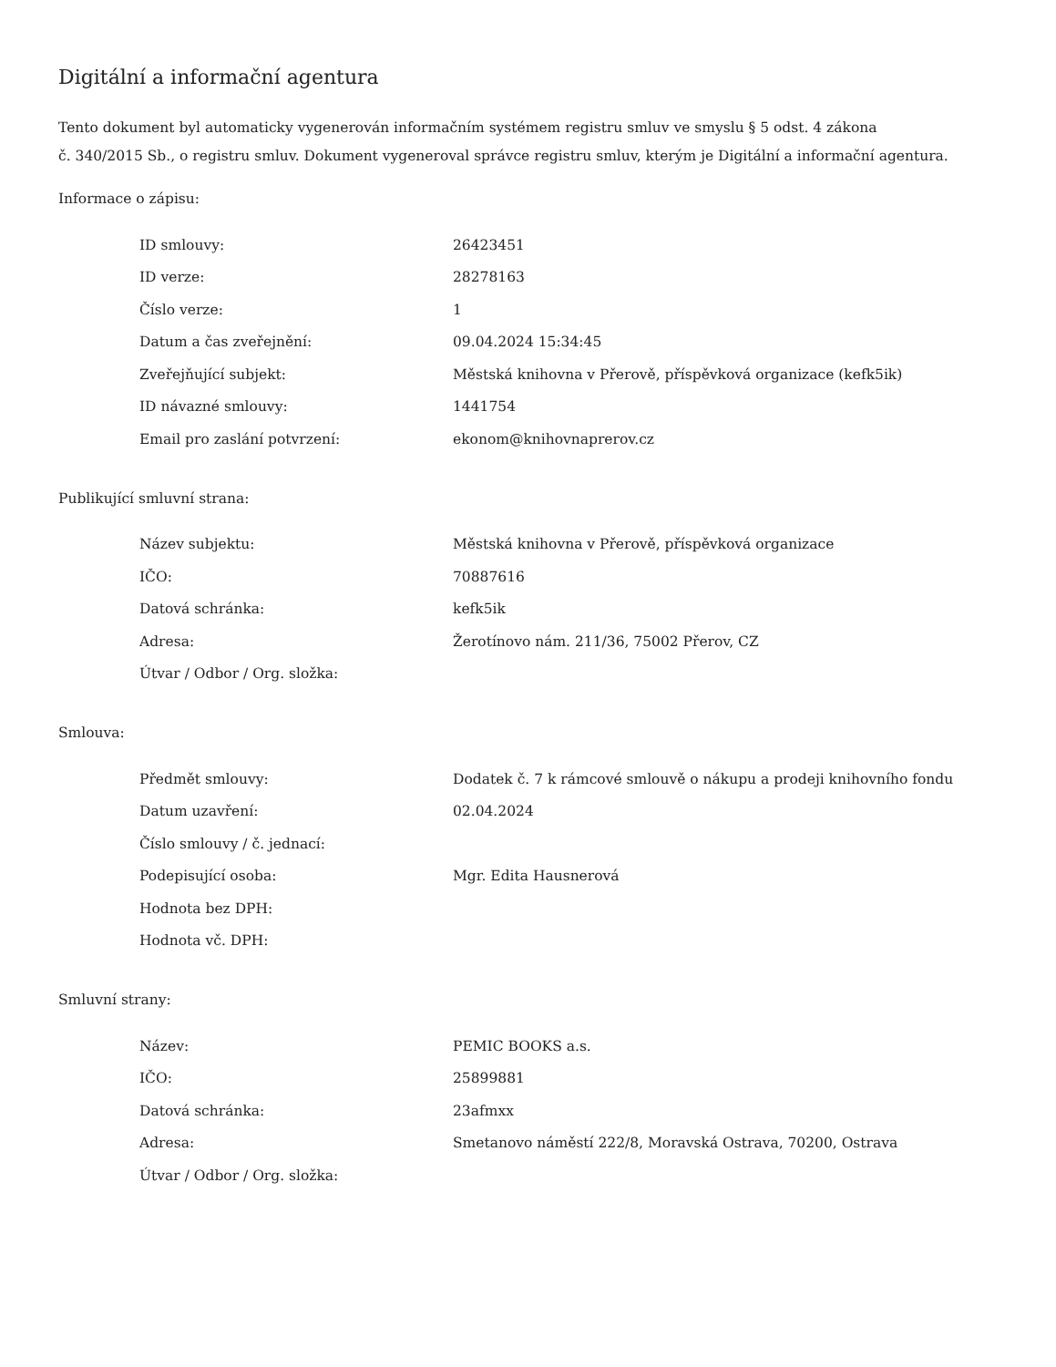Digitální a informační agentura
Tento dokument byl automaticky vygenerován informačním systémem registru smluv ve smyslu § 5 odst. 4 zákona
č. 340/2015 Sb., o registru smluv. Dokument vygeneroval správce registru smluv, kterým je Digitální a informační agentura.
Informace o zápisu:
| ID smlouvy: | 26423451 |
| ID verze: | 28278163 |
| Číslo verze: | 1 |
| Datum a čas zveřejnění: | 09.04.2024 15:34:45 |
| Zveřejňující subjekt: | Městská knihovna v Přerově, příspěvková organizace (kefk5ik) |
| ID návazné smlouvy: | 1441754 |
| Email pro zaslání potvrzení: | ekonom@knihovnaprerov.cz |
Publikující smluvní strana:
| Název subjektu: | Městská knihovna v Přerově, příspěvková organizace |
| IČO: | 70887616 |
| Datová schránka: | kefk5ik |
| Adresa: | Žerotínovo nám. 211/36, 75002 Přerov, CZ |
| Útvar / Odbor / Org. složka: | |
Smlouva:
| Předmět smlouvy: | Dodatek č. 7 k rámcové smlouvě o nákupu a prodeji knihovního fondu |
| Datum uzavření: | 02.04.2024 |
| Číslo smlouvy / č. jednací: | |
| Podepisující osoba: | Mgr. Edita Hausnerová |
| Hodnota bez DPH: | |
| Hodnota vč. DPH: | |
Smluvní strany:
| Název: | PEMIC BOOKS a.s. |
| IČO: | 25899881 |
| Datová schránka: | 23afmxx |
| Adresa: | Smetanovo náměstí 222/8, Moravská Ostrava, 70200, Ostrava |
| Útvar / Odbor / Org. složka: | |